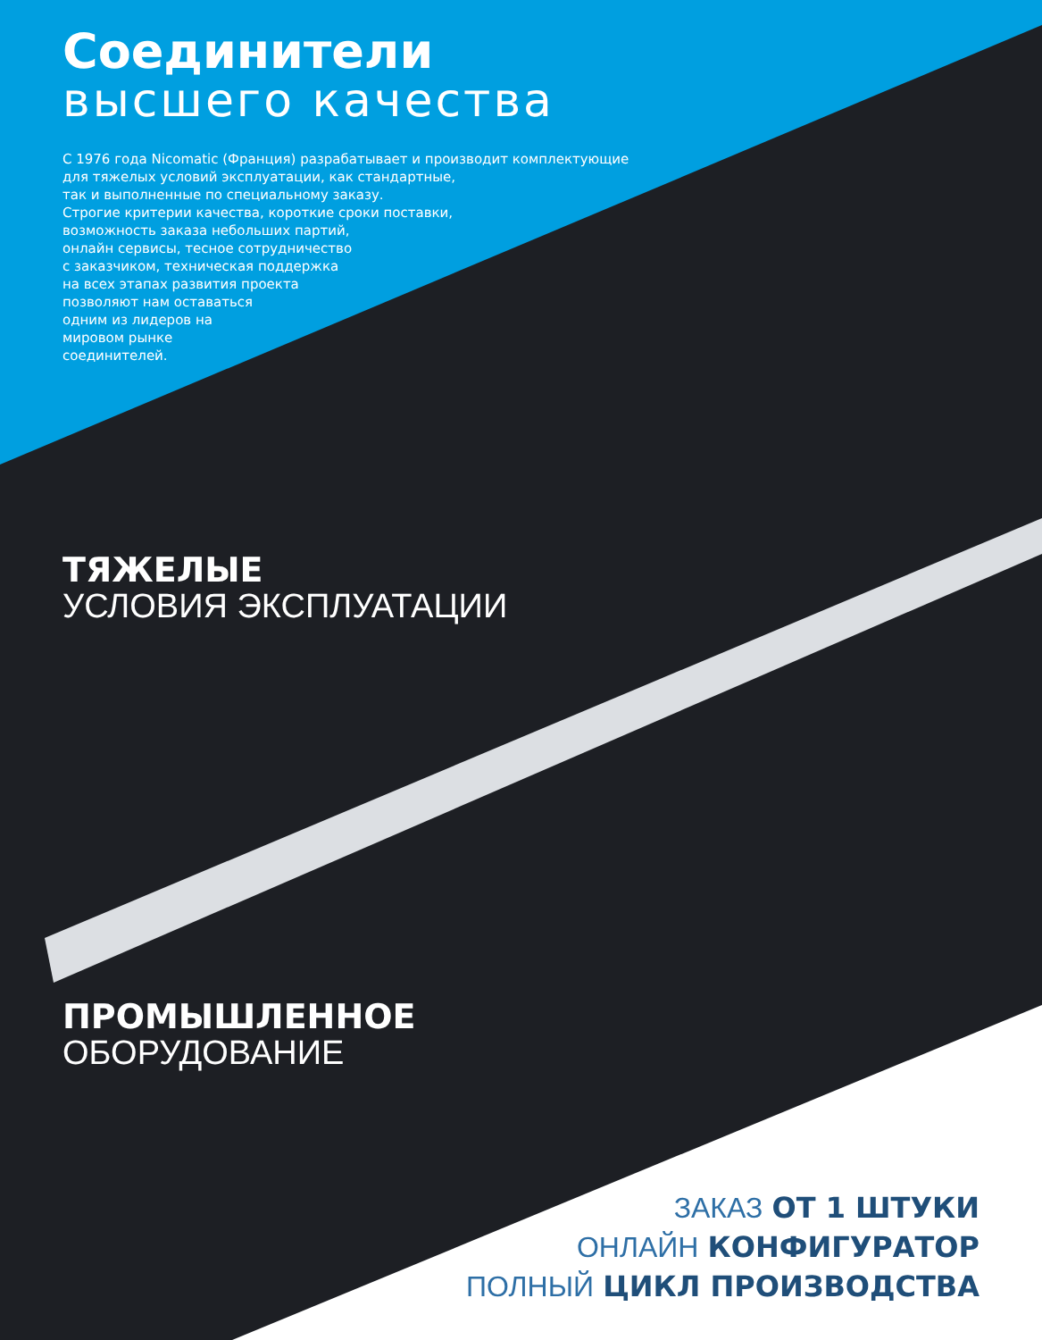Соединители
высшего качества
С 1976 года Nicomatic (Франция) разрабатывает и производит комплектующие
для тяжелых условий эксплуатации, как стандартные,
так и выполненные по специальному заказу.
Строгие критерии качества, короткие сроки поставки,
возможность заказа небольших партий,
онлайн сервисы, тесное сотрудничество
с заказчиком, техническая поддержка
на всех этапах развития проекта
позволяют нам оставаться
одним из лидеров на
мировом рынке
соединителей.
ТЯЖЕЛЫЕ
УСЛОВИЯ ЭКСПЛУАТАЦИИ
ПРОМЫШЛЕННОЕ
ОБОРУДОВАНИЕ
ЗАКАЗ ОТ 1 ШТУКИ
ОНЛАЙН КОНФИГУРАТОР
ПОЛНЫЙ ЦИКЛ ПРОИЗВОДСТВА